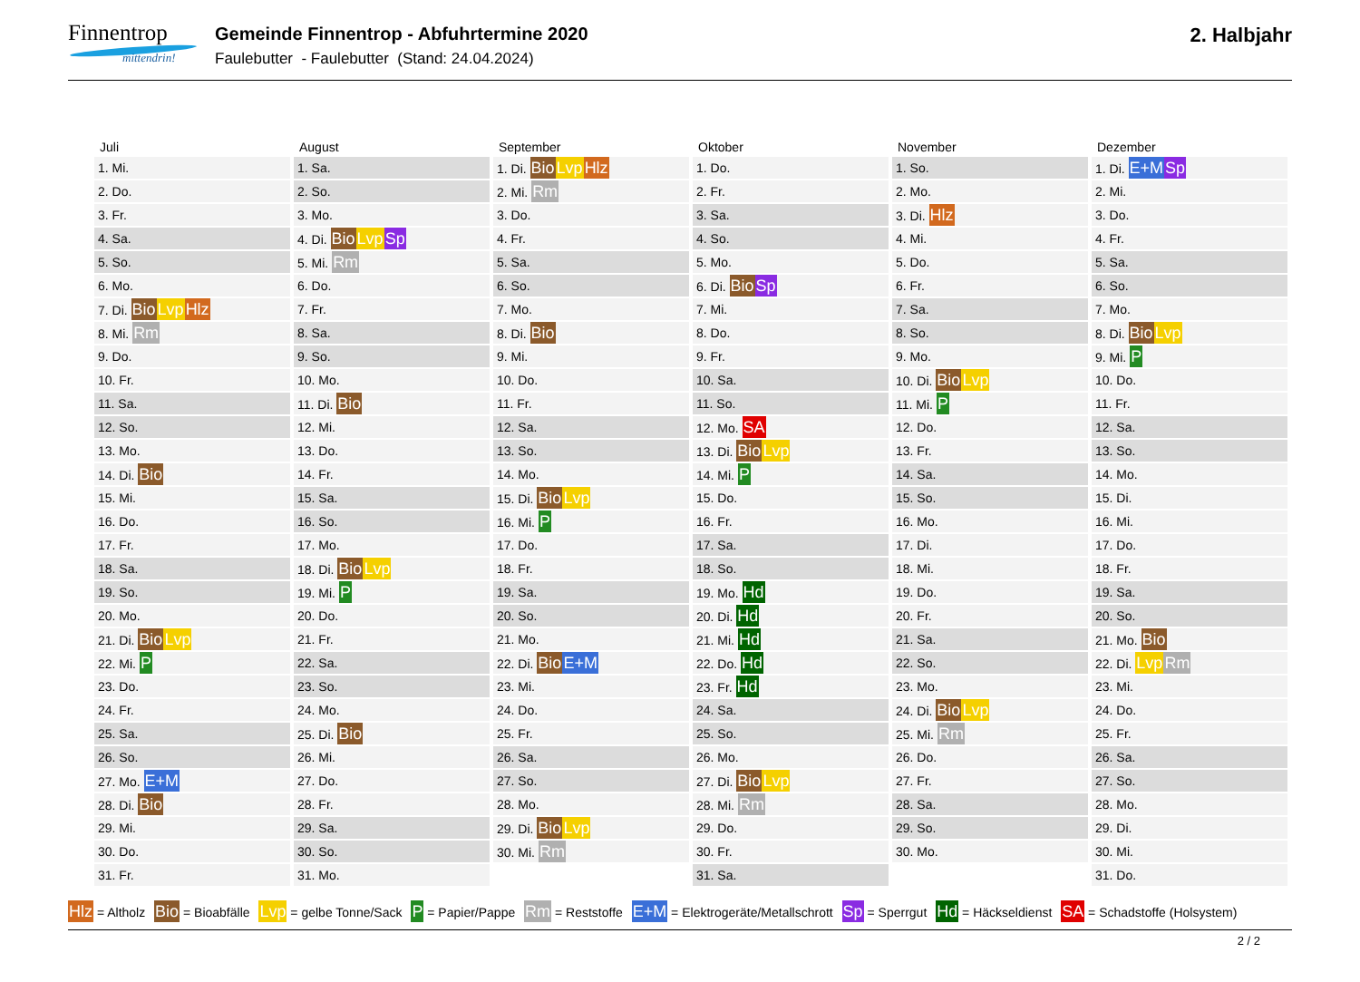Finnentrop
mittendrin!
Gemeinde Finnentrop - Abfuhrtermine 2020
Faulebutter - Faulebutter (Stand: 24.04.2024)
2. Halbjahr
| Juli | August | September | Oktober | November | Dezember |
| --- | --- | --- | --- | --- | --- |
| 1. Mi. | 1. Sa. | 1. Di. Bio Lvp Hlz | 1. Do. | 1. So. | 1. Di. E+M Sp |
| 2. Do. | 2. So. | 2. Mi. Rm | 2. Fr. | 2. Mo. | 2. Mi. |
| 3. Fr. | 3. Mo. | 3. Do. | 3. Sa. | 3. Di. Hlz | 3. Do. |
| 4. Sa. | 4. Di. Bio Lvp Sp | 4. Fr. | 4. So. | 4. Mi. | 4. Fr. |
| 5. So. | 5. Mi. Rm | 5. Sa. | 5. Mo. | 5. Do. | 5. Sa. |
| 6. Mo. | 6. Do. | 6. So. | 6. Di. Bio Sp | 6. Fr. | 6. So. |
| 7. Di. Bio Lvp Hlz | 7. Fr. | 7. Mo. | 7. Mi. | 7. Sa. | 7. Mo. |
| 8. Mi. Rm | 8. Sa. | 8. Di. Bio | 8. Do. | 8. So. | 8. Di. Bio Lvp |
| 9. Do. | 9. So. | 9. Mi. | 9. Fr. | 9. Mo. | 9. Mi. P |
| 10. Fr. | 10. Mo. | 10. Do. | 10. Sa. | 10. Di. Bio Lvp | 10. Do. |
| 11. Sa. | 11. Di. Bio | 11. Fr. | 11. So. | 11. Mi. P | 11. Fr. |
| 12. So. | 12. Mi. | 12. Sa. | 12. Mo. SA | 12. Do. | 12. Sa. |
| 13. Mo. | 13. Do. | 13. So. | 13. Di. Bio Lvp | 13. Fr. | 13. So. |
| 14. Di. Bio | 14. Fr. | 14. Mo. | 14. Mi. P | 14. Sa. | 14. Mo. |
| 15. Mi. | 15. Sa. | 15. Di. Bio Lvp | 15. Do. | 15. So. | 15. Di. |
| 16. Do. | 16. So. | 16. Mi. P | 16. Fr. | 16. Mo. | 16. Mi. |
| 17. Fr. | 17. Mo. | 17. Do. | 17. Sa. | 17. Di. | 17. Do. |
| 18. Sa. | 18. Di. Bio Lvp | 18. Fr. | 18. So. | 18. Mi. | 18. Fr. |
| 19. So. | 19. Mi. P | 19. Sa. | 19. Mo. Hd | 19. Do. | 19. Sa. |
| 20. Mo. | 20. Do. | 20. So. | 20. Di. Hd | 20. Fr. | 20. So. |
| 21. Di. Bio Lvp | 21. Fr. | 21. Mo. | 21. Mi. Hd | 21. Sa. | 21. Mo. Bio |
| 22. Mi. P | 22. Sa. | 22. Di. Bio E+M | 22. Do. Hd | 22. So. | 22. Di. Lvp Rm |
| 23. Do. | 23. So. | 23. Mi. | 23. Fr. Hd | 23. Mo. | 23. Mi. |
| 24. Fr. | 24. Mo. | 24. Do. | 24. Sa. | 24. Di. Bio Lvp | 24. Do. |
| 25. Sa. | 25. Di. Bio | 25. Fr. | 25. So. | 25. Mi. Rm | 25. Fr. |
| 26. So. | 26. Mi. | 26. Sa. | 26. Mo. | 26. Do. | 26. Sa. |
| 27. Mo. E+M | 27. Do. | 27. So. | 27. Di. Bio Lvp | 27. Fr. | 27. So. |
| 28. Di. Bio | 28. Fr. | 28. Mo. | 28. Mi. Rm | 28. Sa. | 28. Mo. |
| 29. Mi. | 29. Sa. | 29. Di. Bio Lvp | 29. Do. | 29. So. | 29. Di. |
| 30. Do. | 30. So. | 30. Mi. Rm | 30. Fr. | 30. Mo. | 30. Mi. |
| 31. Fr. | 31. Mo. | | 31. Sa. | | 31. Do. |
Hlz = Altholz Bio = Bioabfälle Lvp = gelbe Tonne/Sack P = Papier/Pappe Rm = Reststoffe E+M = Elektrogeräte/Metallschrott Sp = Sperrgut Hd = Häckseldienst SA = Schadstoffe (Holsystem)
2 / 2